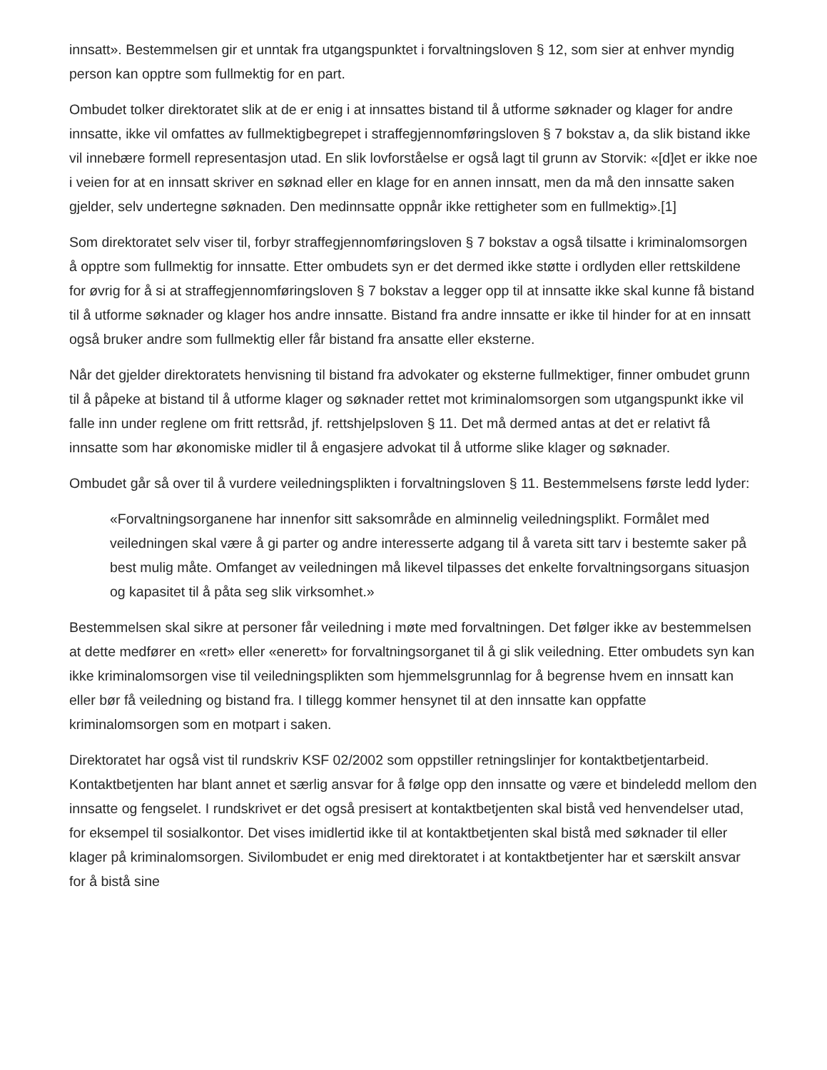innsatt». Bestemmelsen gir et unntak fra utgangspunktet i forvaltningsloven § 12, som sier at enhver myndig person kan opptre som fullmektig for en part.
Ombudet tolker direktoratet slik at de er enig i at innsattes bistand til å utforme søknader og klager for andre innsatte, ikke vil omfattes av fullmektigbegrepet i straffegjennomføringsloven § 7 bokstav a, da slik bistand ikke vil innebære formell representasjon utad. En slik lovforståelse er også lagt til grunn av Storvik: «[d]et er ikke noe i veien for at en innsatt skriver en søknad eller en klage for en annen innsatt, men da må den innsatte saken gjelder, selv undertegne søknaden. Den medinnsatte oppnår ikke rettigheter som en fullmektig».[1]
Som direktoratet selv viser til, forbyr straffegjennomføringsloven § 7 bokstav a også tilsatte i kriminalomsorgen å opptre som fullmektig for innsatte. Etter ombudets syn er det dermed ikke støtte i ordlyden eller rettskildene for øvrig for å si at straffegjennomføringsloven § 7 bokstav a legger opp til at innsatte ikke skal kunne få bistand til å utforme søknader og klager hos andre innsatte. Bistand fra andre innsatte er ikke til hinder for at en innsatt også bruker andre som fullmektig eller får bistand fra ansatte eller eksterne.
Når det gjelder direktoratets henvisning til bistand fra advokater og eksterne fullmektiger, finner ombudet grunn til å påpeke at bistand til å utforme klager og søknader rettet mot kriminalomsorgen som utgangspunkt ikke vil falle inn under reglene om fritt rettsråd, jf. rettshjelpsloven § 11. Det må dermed antas at det er relativt få innsatte som har økonomiske midler til å engasjere advokat til å utforme slike klager og søknader.
Ombudet går så over til å vurdere veiledningsplikten i forvaltningsloven § 11. Bestemmelsens første ledd lyder:
«Forvaltningsorganene har innenfor sitt saksområde en alminnelig veiledningsplikt. Formålet med veiledningen skal være å gi parter og andre interesserte adgang til å vareta sitt tarv i bestemte saker på best mulig måte. Omfanget av veiledningen må likevel tilpasses det enkelte forvaltningsorgans situasjon og kapasitet til å påta seg slik virksomhet.»
Bestemmelsen skal sikre at personer får veiledning i møte med forvaltningen. Det følger ikke av bestemmelsen at dette medfører en «rett» eller «enerett» for forvaltningsorganet til å gi slik veiledning. Etter ombudets syn kan ikke kriminalomsorgen vise til veiledningsplikten som hjemmelsgrunnlag for å begrense hvem en innsatt kan eller bør få veiledning og bistand fra. I tillegg kommer hensynet til at den innsatte kan oppfatte kriminalomsorgen som en motpart i saken.
Direktoratet har også vist til rundskriv KSF 02/2002 som oppstiller retningslinjer for kontaktbetjentarbeid. Kontaktbetjenten har blant annet et særlig ansvar for å følge opp den innsatte og være et bindeledd mellom den innsatte og fengselet. I rundskrivet er det også presisert at kontaktbetjenten skal bistå ved henvendelser utad, for eksempel til sosialkontor. Det vises imidlertid ikke til at kontaktbetjenten skal bistå med søknader til eller klager på kriminalomsorgen. Sivilombudet er enig med direktoratet i at kontaktbetjenter har et særskilt ansvar for å bistå sine